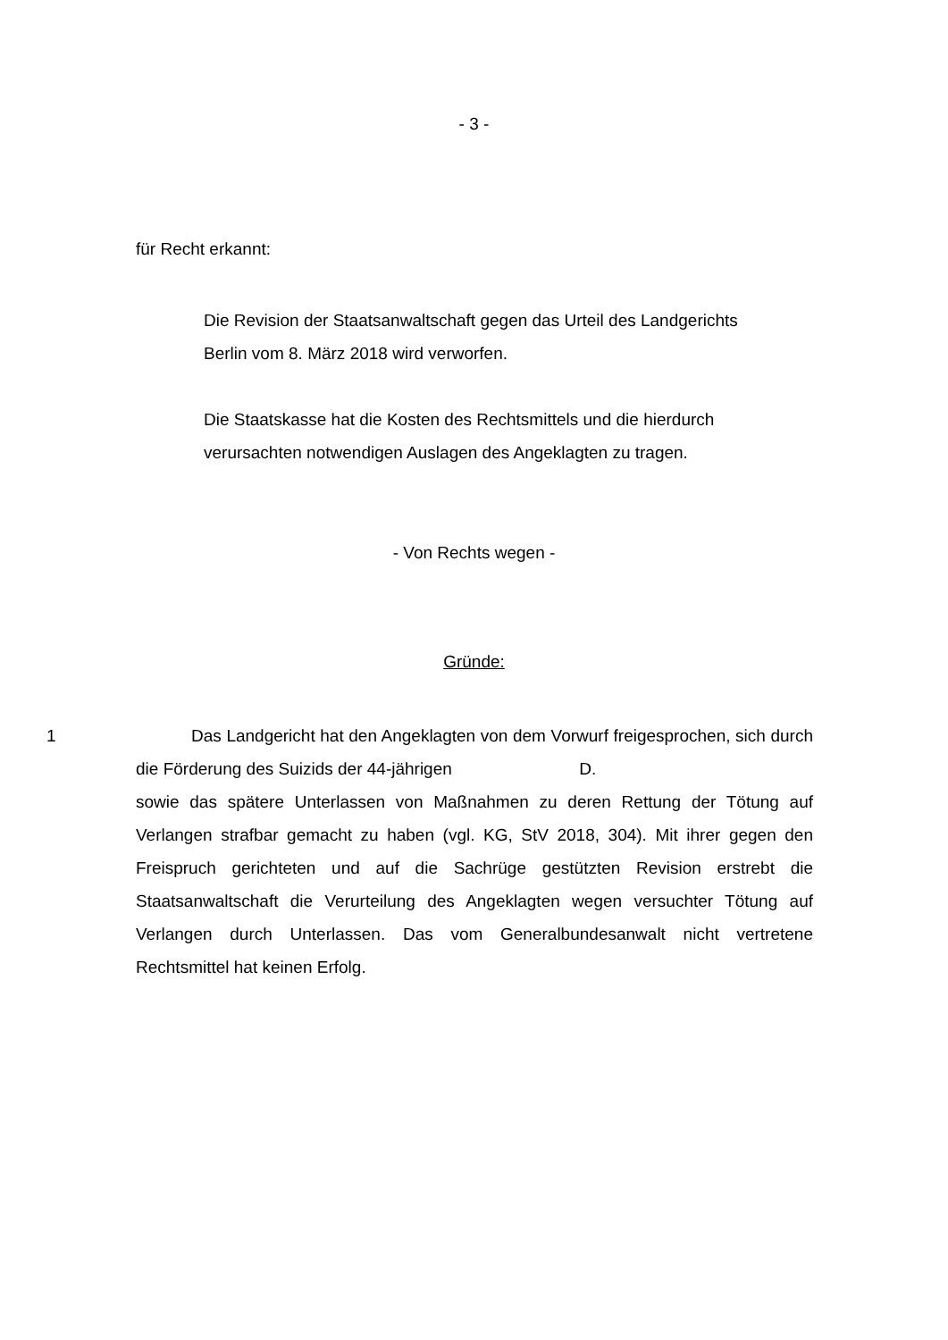- 3 -
für Recht erkannt:
Die Revision der Staatsanwaltschaft gegen das Urteil des Landgerichts Berlin vom 8. März 2018 wird verworfen.
Die Staatskasse hat die Kosten des Rechtsmittels und die hier­durch verursachten notwendigen Auslagen des Angeklagten zu tragen.
- Von Rechts wegen -
Gründe:
1 Das Landgericht hat den Angeklagten von dem Vorwurf freigesprochen, sich durch die Förderung des Suizids der 44-jährigen D.
sowie das spätere Unterlassen von Maßnahmen zu deren Rettung der Tötung auf Verlangen strafbar gemacht zu haben (vgl. KG, StV 2018, 304). Mit ihrer gegen den Freispruch gerichteten und auf die Sachrüge gestützten Revision erstrebt die Staatsanwaltschaft die Verurteilung des Angeklagten wegen ver­suchter Tötung auf Verlangen durch Unterlassen. Das vom Generalbundesan­walt nicht vertretene Rechtsmittel hat keinen Erfolg.